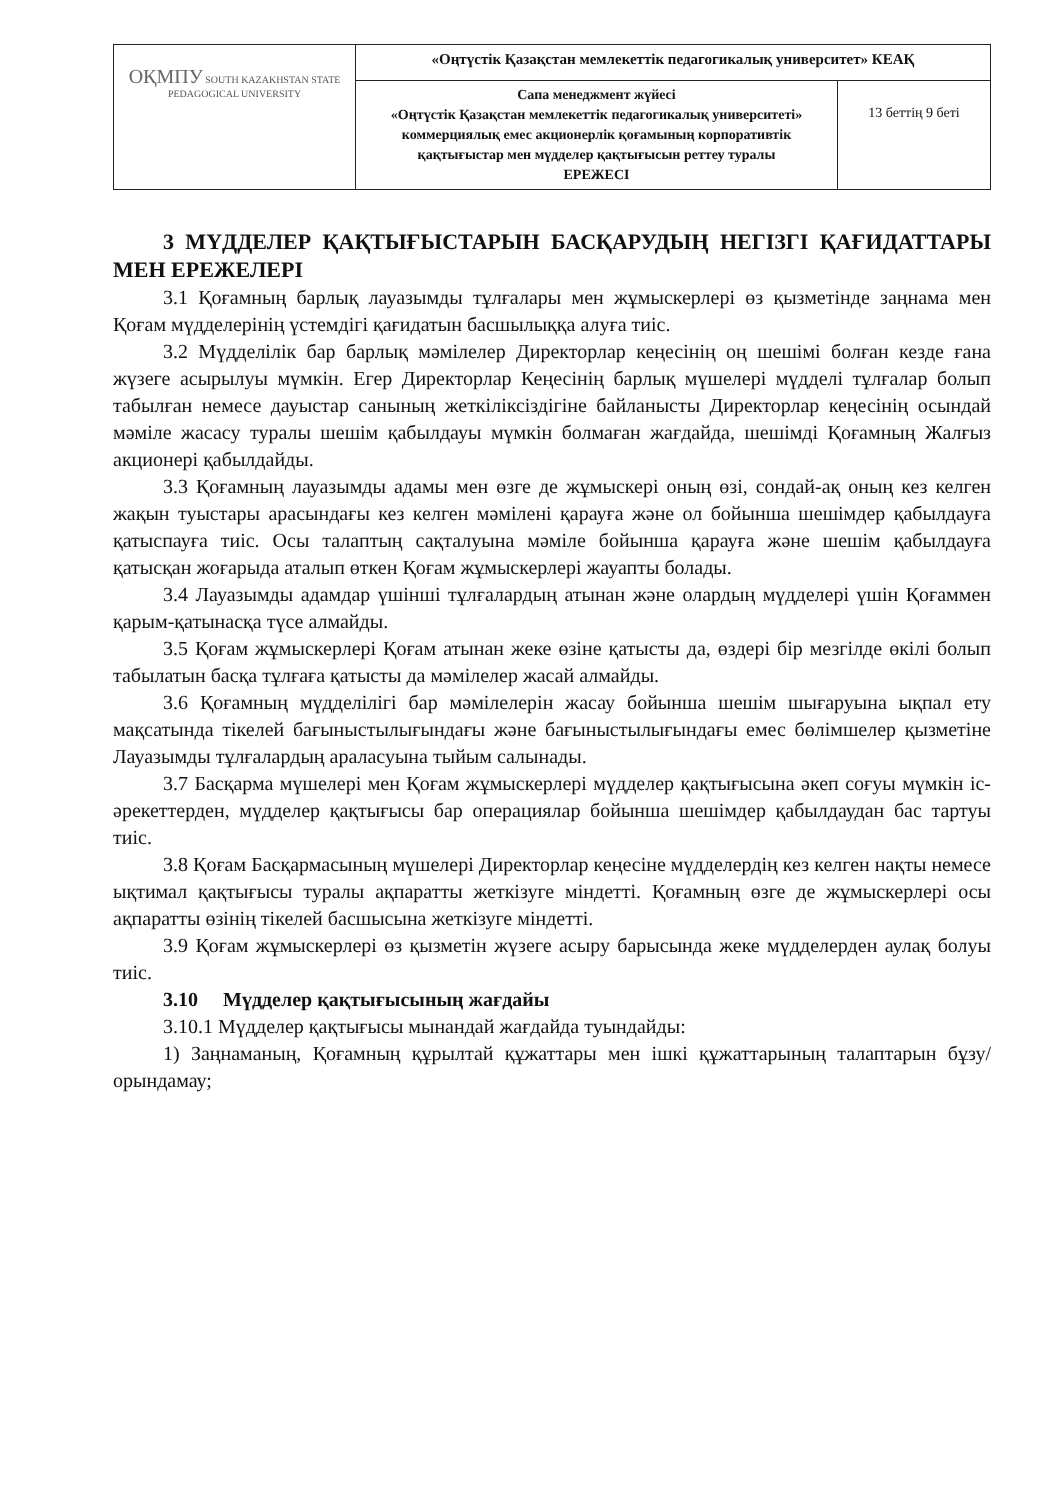| ОҚМПУ SOUTH KAZAKHSTAN STATE PEDAGOGICAL UNIVERSITY | «Оңтүстік Қазақстан мемлекеттік педагогикалық университет» КЕАҚ | |
| | Сапа менеджмент жүйесі «Оңтүстік Қазақстан мемлекеттік педагогикалық университеті» коммерциялық емес акционерлік қоғамының корпоративтік қақтығыстар мен мүдделер қақтығысын реттеу туралы ЕРЕЖЕСІ | 13 беттің 9 беті |
3 МҮДДЕЛЕР ҚАҚТЫҒЫСТАРЫН БАСҚАРУДЫҢ НЕГІЗГІ ҚАҒИДАТТАРЫ МЕН ЕРЕЖЕЛЕРІ
3.1 Қоғамның барлық лауазымды тұлғалары мен жұмыскерлері өз қызметінде заңнама мен Қоғам мүдделерінің үстемдігі қағидатын басшылыққа алуға тиіс.
3.2 Мүдделілік бар барлық мәмілелер Директорлар кеңесінің оң шешімі болған кезде ғана жүзеге асырылуы мүмкін. Егер Директорлар Кеңесінің барлық мүшелері мүдделі тұлғалар болып табылған немесе дауыстар санының жеткіліксіздігіне байланысты Директорлар кеңесінің осындай мәміле жасасу туралы шешім қабылдауы мүмкін болмаған жағдайда, шешімді Қоғамның Жалғыз акционері қабылдайды.
3.3 Қоғамның лауазымды адамы мен өзге де жұмыскері оның өзі, сондай-ақ оның кез келген жақын туыстары арасындағы кез келген мәмілені қарауға және ол бойынша шешімдер қабылдауға қатыспауға тиіс. Осы талаптың сақталуына мәміле бойынша қарауға және шешім қабылдауға қатысқан жоғарыда аталып өткен Қоғам жұмыскерлері жауапты болады.
3.4 Лауазымды адамдар үшінші тұлғалардың атынан және олардың мүдделері үшін Қоғаммен қарым-қатынасқа түсе алмайды.
3.5 Қоғам жұмыскерлері Қоғам атынан жеке өзіне қатысты да, өздері бір мезгілде өкілі болып табылатын басқа тұлғаға қатысты да мәмілелер жасай алмайды.
3.6 Қоғамның мүдделілігі бар мәмілелерін жасау бойынша шешім шығаруына ықпал ету мақсатында тікелей бағыныстылығындағы және бағыныстылығындағы емес бөлімшелер қызметіне Лауазымды тұлғалардың араласуына тыйым салынады.
3.7 Басқарма мүшелері мен Қоғам жұмыскерлері мүдделер қақтығысына әкеп соғуы мүмкін іс-әрекеттерден, мүдделер қақтығысы бар операциялар бойынша шешімдер қабылдаудан бас тартуы тиіс.
3.8 Қоғам Басқармасының мүшелері Директорлар кеңесіне мүдделердің кез келген нақты немесе ықтимал қақтығысы туралы ақпаратты жеткізуге міндетті. Қоғамның өзге де жұмыскерлері осы ақпаратты өзінің тікелей басшысына жеткізуге міндетті.
3.9 Қоғам жұмыскерлері өз қызметін жүзеге асыру барысында жеке мүдделерден аулақ болуы тиіс.
3.10 Мүдделер қақтығысының жағдайы
3.10.1 Мүдделер қақтығысы мынандай жағдайда туындайды:
1) Заңнаманың, Қоғамның құрылтай құжаттары мен ішкі құжаттарының талаптарын бұзу/орындамау;